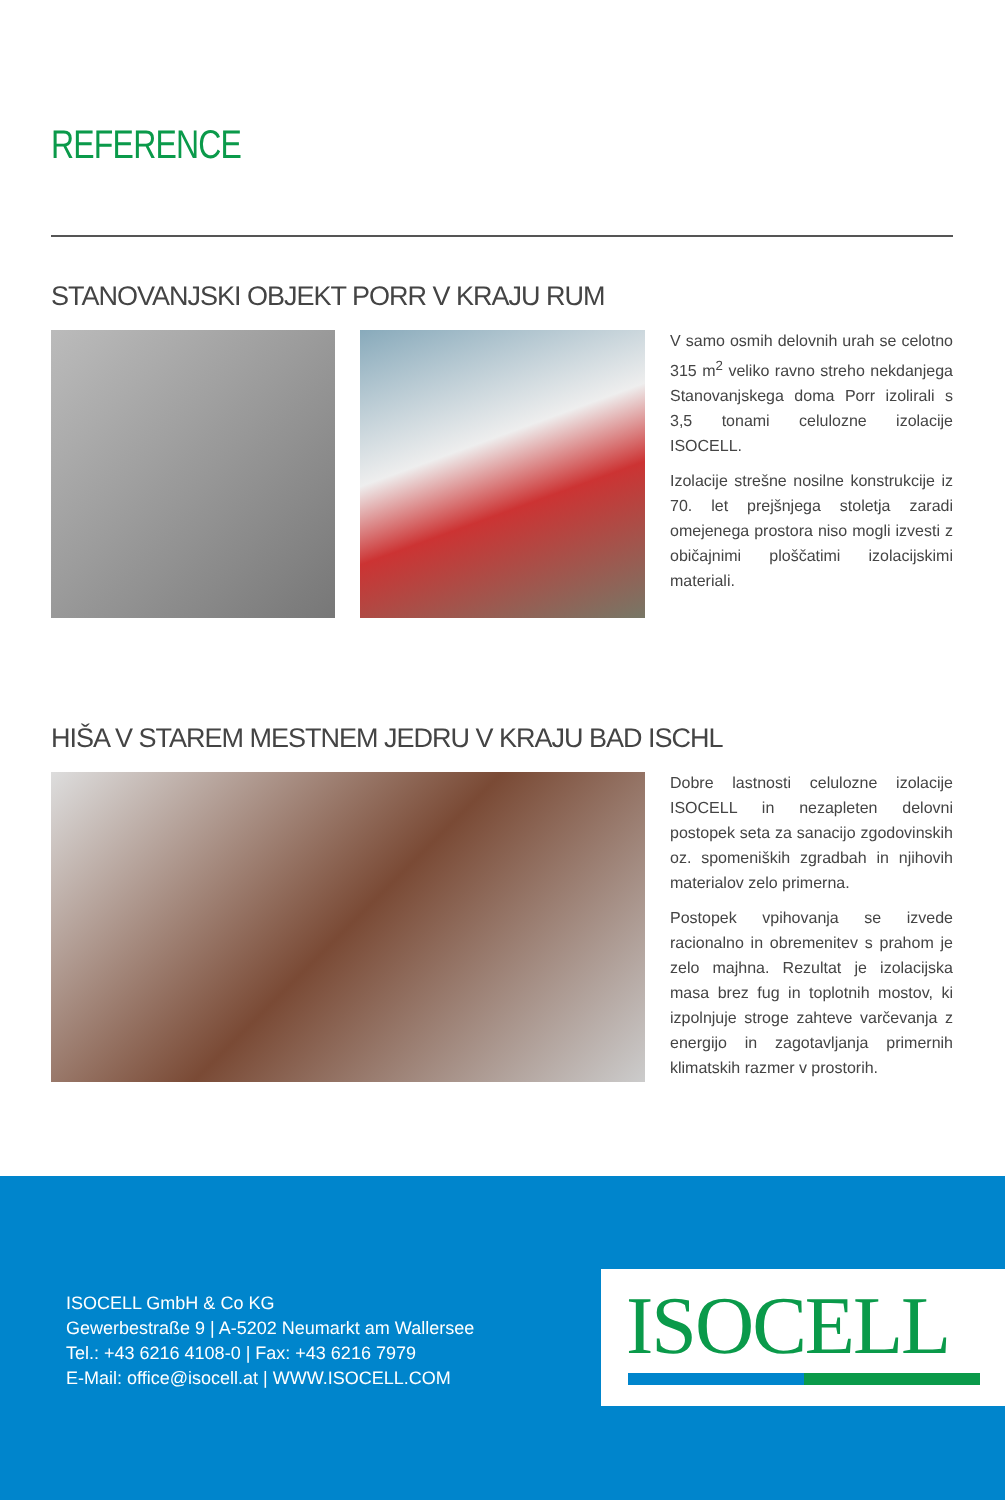REFERENCE
STANOVANJSKI OBJEKT PORR V KRAJU RUM
V samo osmih delovnih urah se celotno 315 m<sup>2</sup> veliko ravno streho nekdanjega Stanovanjskega doma Porr izolirali s 3,5 tonami celulozne izolacije ISOCELL.
Izolacije strešne nosilne konstrukcije iz 70. let prejšnjega stoletja zaradi omejenega prostora niso mogli izvesti z običajnimi ploščatimi izolacijskimi materiali.
HIŠA V STAREM MESTNEM JEDRU V KRAJU BAD ISCHL
Dobre lastnosti celulozne izolacije ISOCELL in nezapleten delovni postopek seta za sanacijo zgodovinskih oz. spomeniških zgradbah in njihovih materialov zelo primerna.
Postopek vpihovanja se izvede racionalno in obremenitev s prahom je zelo majhna. Rezultat je izolacijska masa brez fug in toplotnih mostov, ki izpolnjuje stroge zahteve varčevanja z energijo in zagotavljanja primernih klimatskih razmer v prostorih.
ISOCELL GmbH & Co KG
Gewerbestraße 9 | A-5202 Neumarkt am Wallersee
Tel.: +43 6216 4108-0 | Fax: +43 6216 7979
E-Mail: office@isocell.at | WWW.ISOCELL.COM
ISOCELL